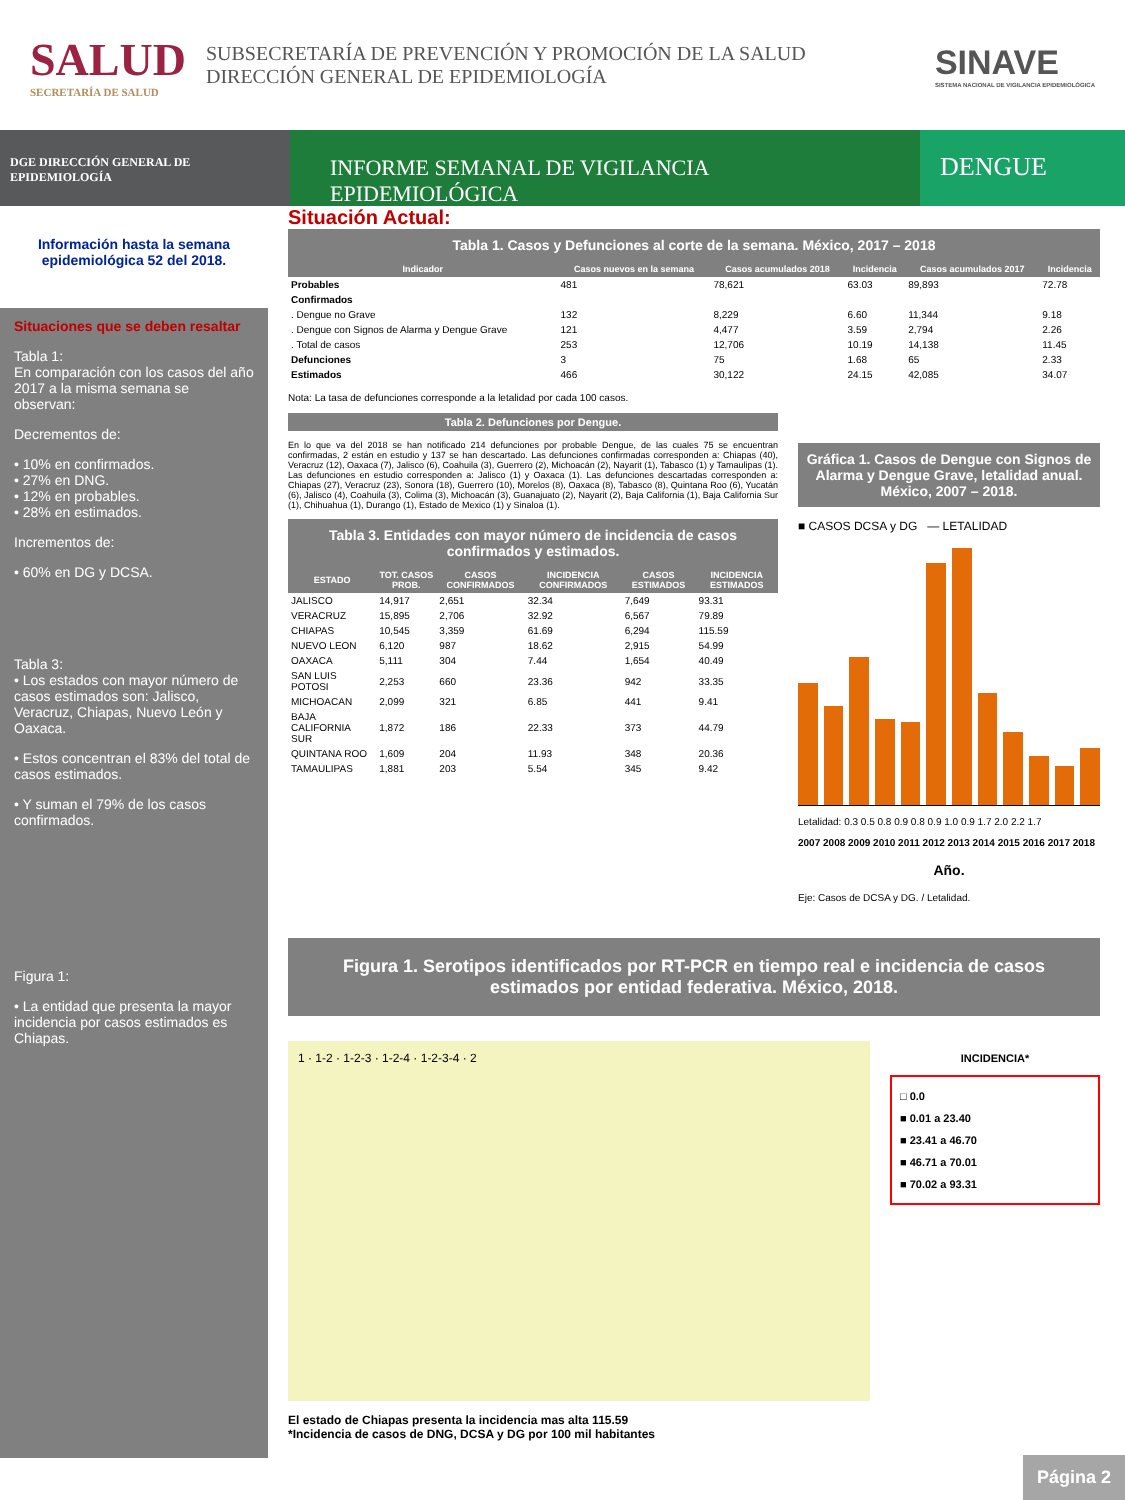SALUD
SECRETARÍA DE SALUD
SUBSECRETARÍA DE PREVENCIÓN Y PROMOCIÓN DE LA SALUD
DIRECCIÓN GENERAL DE EPIDEMIOLOGÍA
SINAVE
SISTEMA NACIONAL DE VIGILANCIA EPIDEMIOLÓGICA
DGE DIRECCIÓN GENERAL DE EPIDEMIOLOGÍA
INFORME SEMANAL DE VIGILANCIA EPIDEMIOLÓGICA
DENGUE
Información hasta la semana epidemiológica 52 del 2018.
Situaciones que se deben resaltar
Tabla 1:
En comparación con los casos del año 2017 a la misma semana se observan:
Decrementos de:
• 10% en confirmados.
• 27% en DNG.
• 12% en probables.
• 28% en estimados.
Incrementos de:
• 60% en DG y DCSA.
Tabla 3:
• Los estados con mayor número de casos estimados son: Jalisco, Veracruz, Chiapas, Nuevo León y Oaxaca.
• Estos concentran el 83% del total de casos estimados.
• Y suman el 79% de los casos confirmados.
Figura 1:
• La entidad que presenta la mayor incidencia por casos estimados es Chiapas.
Situación Actual:
Tabla 1. Casos y Defunciones al corte de la semana. México, 2017 – 2018
| Indicador | Casos nuevos en la semana | Casos acumulados 2018 | Incidencia | Casos acumulados 2017 | Incidencia |
| --- | --- | --- | --- | --- | --- |
| Probables | 481 | 78,621 | 63.03 | 89,893 | 72.78 |
| Confirmados | | | | | |
| . Dengue no Grave | 132 | 8,229 | 6.60 | 11,344 | 9.18 |
| . Dengue con Signos de Alarma y Dengue Grave | 121 | 4,477 | 3.59 | 2,794 | 2.26 |
| . Total de casos | 253 | 12,706 | 10.19 | 14,138 | 11.45 |
| Defunciones | 3 | 75 | 1.68 | 65 | 2.33 |
| Estimados | 466 | 30,122 | 24.15 | 42,085 | 34.07 |
Nota: La tasa de defunciones corresponde a la letalidad por cada 100 casos.
Tabla 2. Defunciones por Dengue.
En lo que va del 2018 se han notificado 214 defunciones por probable Dengue, de las cuales 75 se encuentran confirmadas, 2 están en estudio y 137 se han descartado. Las defunciones confirmadas corresponden a: Chiapas (40), Veracruz (12), Oaxaca (7), Jalisco (6), Coahuila (3), Guerrero (2), Michoacán (2), Nayarit (1), Tabasco (1) y Tamaulipas (1). Las defunciones en estudio corresponden a: Jalisco (1) y Oaxaca (1). Las defunciones descartadas corresponden a: Chiapas (27), Veracruz (23), Sonora (18), Guerrero (10), Morelos (8), Oaxaca (8), Tabasco (8), Quintana Roo (6), Yucatán (6), Jalisco (4), Coahuila (3), Colima (3), Michoacán (3), Guanajuato (2), Nayarit (2), Baja California (1), Baja California Sur (1), Chihuahua (1), Durango (1), Estado de Mexico (1) y Sinaloa (1).
Tabla 3. Entidades con mayor número de incidencia de casos confirmados y estimados.
| ESTADO | TOT. CASOS PROB. | CASOS CONFIRMADOS | INCIDENCIA CONFIRMADOS | CASOS ESTIMADOS | INCIDENCIA ESTIMADOS |
| --- | --- | --- | --- | --- | --- |
| JALISCO | 14,917 | 2,651 | 32.34 | 7,649 | 93.31 |
| VERACRUZ | 15,895 | 2,706 | 32.92 | 6,567 | 79.89 |
| CHIAPAS | 10,545 | 3,359 | 61.69 | 6,294 | 115.59 |
| NUEVO LEON | 6,120 | 987 | 18.62 | 2,915 | 54.99 |
| OAXACA | 5,111 | 304 | 7.44 | 1,654 | 40.49 |
| SAN LUIS POTOSI | 2,253 | 660 | 23.36 | 942 | 33.35 |
| MICHOACAN | 2,099 | 321 | 6.85 | 441 | 9.41 |
| BAJA CALIFORNIA SUR | 1,872 | 186 | 22.33 | 373 | 44.79 |
| QUINTANA ROO | 1,609 | 204 | 11.93 | 348 | 20.36 |
| TAMAULIPAS | 1,881 | 203 | 5.54 | 345 | 9.42 |
Gráfica 1. Casos de Dengue con Signos de Alarma y Dengue Grave, letalidad anual. México, 2007 – 2018.
■ CASOS DCSA y DG — LETALIDAD
Letalidad: 0.3 0.5 0.8 0.9 0.8 0.9 1.0 0.9 1.7 2.0 2.2 1.7
2007 2008 2009 2010 2011 2012 2013 2014 2015 2016 2017 2018
Año.
Eje: Casos de DCSA y DG. / Letalidad.
Figura 1. Serotipos identificados por RT-PCR en tiempo real e incidencia de casos estimados por entidad federativa. México, 2018.
1 · 1-2 · 1-2-3 · 1-2-4 · 1-2-3-4 · 2
INCIDENCIA*
□ 0.0
■ 0.01 a 23.40
■ 23.41 a 46.70
■ 46.71 a 70.01
■ 70.02 a 93.31
El estado de Chiapas presenta la incidencia mas alta 115.59
*Incidencia de casos de DNG, DCSA y DG por 100 mil habitantes
Página 2